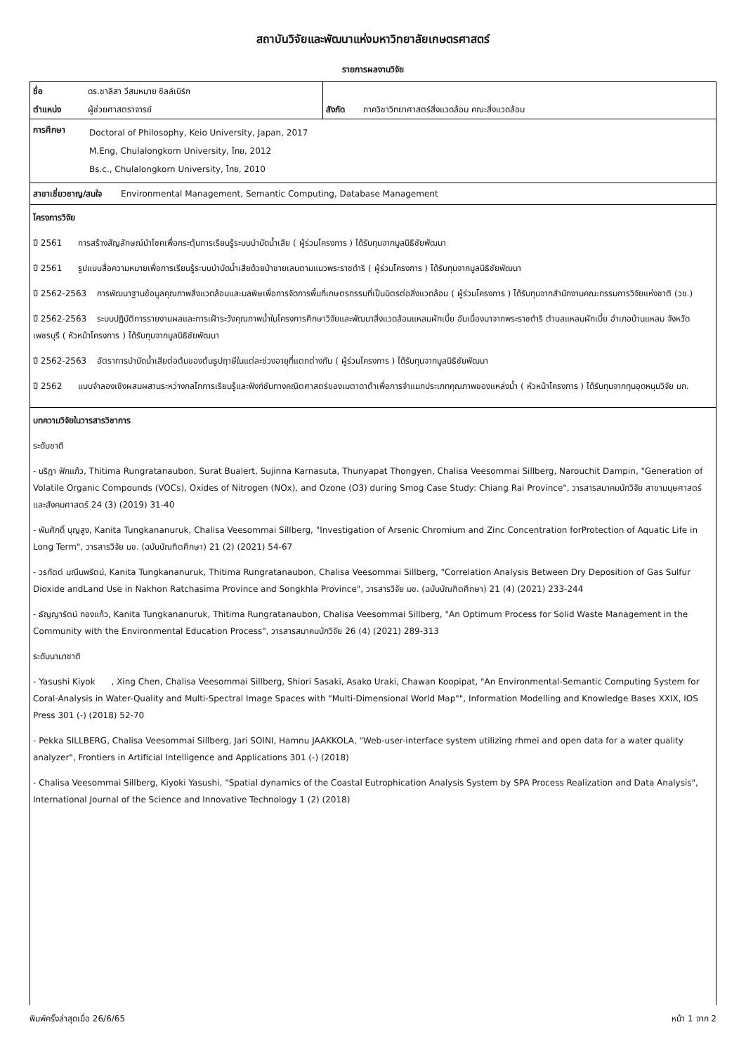สถาบันวิจัยและพัฒนาแห่งมหาวิทยาลัยเกษตรศาสตร์
รายการผลงานวิจัย
| ชื่อ | ดร.ชาลิสา วีสมหมาย ซิลล์เบิร์ก | | |
| ตำแหน่ง | ผู้ช่วยศาสตราจารย์ | สังกัด | ภาควิชาวิทยาศาสตร์สิ่งแวดล้อม คณะสิ่งแวดล้อม |
| การศึกษา | Doctoral of Philosophy, Keio University, Japan, 2017 M.Eng, Chulalongkorn University, ไทย, 2012 Bs.c., Chulalongkorn University, ไทย, 2010 |
สาขาเชี่ยวชาญ/สนใจ Environmental Management, Semantic Computing, Database Management
โครงการวิจัย
ปี 2561 การสร้างสัญลักษณ์นำโชคเพื่อกระตุ้นการเรียนรู้ระบบบำบัดน้ำเสีย ( ผู้ร่วมโครงการ ) ได้รับทุนจากมูลนิธิชัยพัฒนา
ปี 2561 รูปแบบสื่อความหมายเพื่อการเรียนรู้ระบบบำบัดน้ำเสียด้วยป่าชายเลนตามแนวพระราชดำริ ( ผู้ร่วมโครงการ ) ได้รับทุนจากมูลนิธิชัยพัฒนา
ปี 2562-2563 การพัฒนาฐานข้อมูลคุณภาพสิ่งแวดล้อมและมลพิษเพื่อการจัดการพื้นที่เกษตรกรรมที่เป็นมิตรต่อสิ่งแวดล้อม ( ผู้ร่วมโครงการ ) ได้รับทุนจากสำนักงานคณะกรรมการวิจัยแห่งชาติ (วช.)
ปี 2562-2563 ระบบปฏิบัติการรายงานผลและการเฝ้าระวังคุณภาพน้ำในโครงการศึกษาวิจัยและพัฒนาสิ่งแวดล้อมแหลมผักเบี้ย อันเนื่องมาจากพระราชดำริ ตำบลแหลมผักเบี้ย อำเภอบ้านแหลม จังหวัดเพชรบุรี ( หัวหน้าโครงการ ) ได้รับทุนจากมูลนิธิชัยพัฒนา
ปี 2562-2563 อัตราการบำบัดน้ำเสียต่อต้นของต้นธูปฤาษีในแต่ละช่วงอายุที่แตกต่างกัน ( ผู้ร่วมโครงการ ) ได้รับทุนจากมูลนิธิชัยพัฒนา
ปี 2562 แบบจำลองเชิงผสมผสานระหว่างกลไกการเรียนรู้และฟังก์ชันทางคณิตศาสตร์ของเมตาดาต้าเพื่อการจำแนกประเภทคุณภาพของแหล่งน้ำ ( หัวหน้าโครงการ ) ได้รับทุนจากทุนอุดหนุนวิจัย มก.
บทความวิจัยในวารสารวิชาการ
ระดับชาติ
- นริฎา ฟักแก้ว, Thitima Rungratanaubon, Surat Bualert, Sujinna Karnasuta, Thunyapat Thongyen, Chalisa Veesommai Sillberg, Narouchit Dampin, "Generation of Volatile Organic Compounds (VOCs), Oxides of Nitrogen (NOx), and Ozone (O3) during Smog Case Study: Chiang Rai Province", วารสารสมาคมนักวิจัย สาขามนุษศาสตร์ และสังคมศาสตร์ 24 (3) (2019) 31-40
- พันศักดิ์ บุญสูง, Kanita Tungkananuruk, Chalisa Veesommai Sillberg, "Investigation of Arsenic Chromium and Zinc Concentration forProtection of Aquatic Life in Long Term", วารสารวิจัย มข. (ฉบับบัณฑิตศึกษา) 21 (2) (2021) 54-67
- วรทัตต์ มณีนพรัตน์, Kanita Tungkananuruk, Thitima Rungratanaubon, Chalisa Veesommai Sillberg, "Correlation Analysis Between Dry Deposition of Gas Sulfur Dioxide andLand Use in Nakhon Ratchasima Province and Songkhla Province", วารสารวิจัย มข. (ฉบับบัณฑิตศึกษา) 21 (4) (2021) 233-244
- ธัญญารัตน์ ทองแก้ว, Kanita Tungkananuruk, Thitima Rungratanaubon, Chalisa Veesommai Sillberg, "An Optimum Process for Solid Waste Management in the Community with the Environmental Education Process", วารสารสมาคมนักวิจัย 26 (4) (2021) 289-313
ระดับนานาชาติ
- Yasushi Kiyok , Xing Chen, Chalisa Veesommai Sillberg, Shiori Sasaki, Asako Uraki, Chawan Koopipat, "An Environmental-Semantic Computing System for Coral-Analysis in Water-Quality and Multi-Spectral Image Spaces with "Multi-Dimensional World Map"", Information Modelling and Knowledge Bases XXIX, IOS Press 301 (-) (2018) 52-70
- Pekka SILLBERG, Chalisa Veesommai Sillberg, Jari SOINI, Hamnu JAAKKOLA, "Web-user-interface system utilizing rhmei and open data for a water quality analyzer", Frontiers in Artificial Intelligence and Applications 301 (-) (2018)
- Chalisa Veesommai Sillberg, Kiyoki Yasushi, "Spatial dynamics of the Coastal Eutrophication Analysis System by SPA Process Realization and Data Analysis", International Journal of the Science and Innovative Technology 1 (2) (2018)
พิมพ์ครั้งล่าสุดเมื่อ 26/6/65 หน้า 1 จาก 2